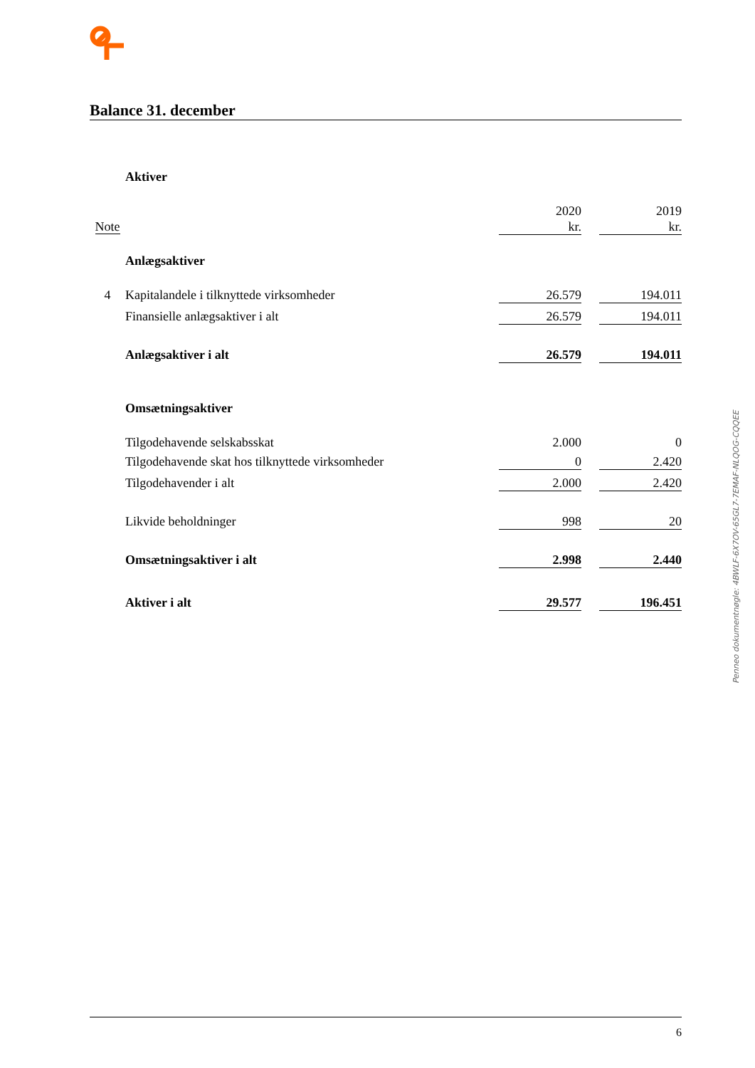Balance 31. december
| | Aktiver | | | |
| Note | | 2020 kr. | | 2019 kr. |
| | Anlægsaktiver | | | |
| 4 | Kapitalandele i tilknyttede virksomheder | 26.579 | | 194.011 |
| | Finansielle anlægsaktiver i alt | 26.579 | | 194.011 |
| | Anlægsaktiver i alt | 26.579 | | 194.011 |
| | Omsætningsaktiver | | | |
| | Tilgodehavende selskabsskat | 2.000 | | 0 |
| | Tilgodehavende skat hos tilknyttede virksomheder | 0 | | 2.420 |
| | Tilgodehavender i alt | 2.000 | | 2.420 |
| | Likvide beholdninger | 998 | | 20 |
| | Omsætningsaktiver i alt | 2.998 | | 2.440 |
| | Aktiver i alt | 29.577 | | 196.451 |
Penneo dokumentnøgle: 4BWLF-6X7OV-65GL7-7EMAF-NLQOG-CQQEE
6